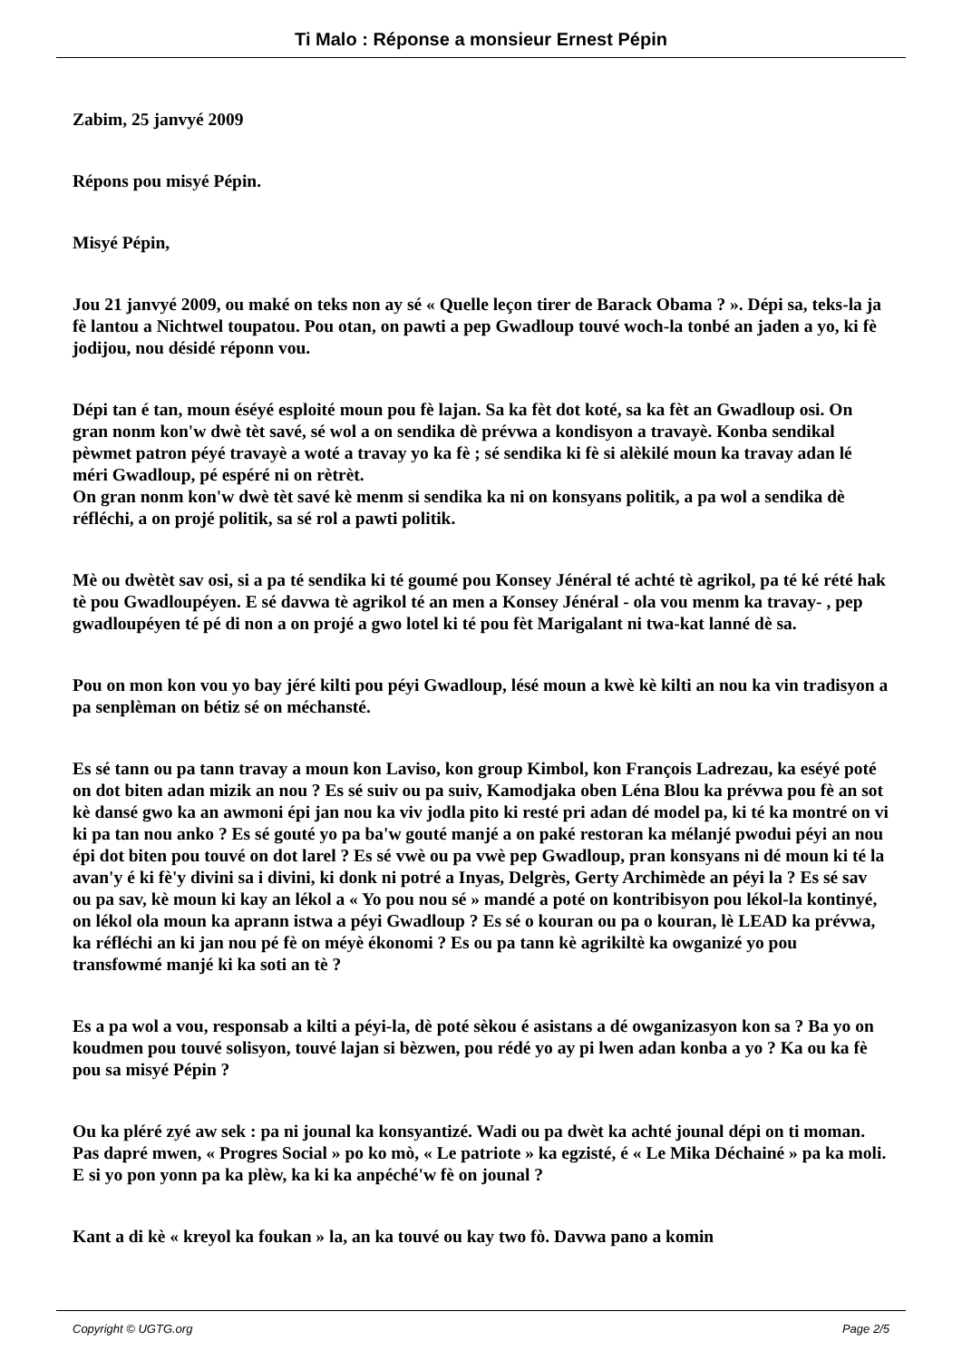Ti Malo : Réponse a monsieur Ernest Pépin
Zabim, 25 janvyé 2009
Répons pou misyé Pépin.
Misyé Pépin,
Jou 21 janvyé 2009, ou maké on teks non ay sé « Quelle leçon tirer de Barack Obama ? ». Dépi sa, teks-la ja fè lantou a Nichtwel toupatou. Pou otan, on pawti a pep Gwadloup touvé woch-la tonbé an jaden a yo, ki fè jodijou, nou désidé réponn vou.
Dépi tan é tan, moun éséyé esploité moun pou fè lajan. Sa ka fèt dot koté, sa ka fèt an Gwadloup osi. On gran nonm kon'w dwè tèt savé, sé wol a on sendika dè prévwa a kondisyon a travayè. Konba sendikal pèwmet patron péyé travayè a woté a travay yo ka fè ; sé sendika ki fè si alèkilé moun ka travay adan lé méri Gwadloup, pé espéré ni on rètrèt.
On gran nonm kon'w dwè tèt savé kè menm si sendika ka ni on konsyans politik, a pa wol a sendika dè réfléchi, a on projé politik, sa sé rol a pawti politik.
Mè ou dwètèt sav osi, si a pa té sendika ki té goumé pou Konsey Jénéral té achté tè agrikol, pa té ké rété hak tè pou Gwadloupéyen. E sé davwa tè agrikol té an men a Konsey Jénéral - ola vou menm ka travay- , pep gwadloupéyen té pé di non a on projé a gwo lotel ki té pou fèt Marigalant ni twa-kat lanné dè sa.
Pou on mon kon vou yo bay jéré kilti pou péyi Gwadloup, lésé moun a kwè kè kilti an nou ka vin tradisyon a pa senplèman on bétiz sé on méchansté.
Es sé tann ou pa tann travay a moun kon Laviso, kon group Kimbol, kon François Ladrezau, ka eséyé poté on dot biten adan mizik an nou ? Es sé suiv ou pa suiv, Kamodjaka oben Léna Blou ka prévwa pou fè an sot kè dansé gwo ka an awmoni épi jan nou ka viv jodla pito ki resté pri adan dé model pa, ki té ka montré on vi ki pa tan nou anko ? Es sé gouté yo pa ba'w gouté manjé a on paké restoran ka mélanjé pwodui péyi an nou épi dot biten pou touvé on dot larel ? Es sé vwè ou pa vwè pep Gwadloup, pran konsyans ni dé moun ki té la avan'y é ki fè'y divini sa i divini, ki donk ni potré a Inyas, Delgrès, Gerty Archimède an péyi la ? Es sé sav ou pa sav, kè moun ki kay an lékol a « Yo pou nou sé » mandé a poté on kontribisyon pou lékol-la kontinyé, on lékol ola moun ka aprann istwa a péyi Gwadloup ? Es sé o kouran ou pa o kouran, lè LEAD ka prévwa, ka réfléchi an ki jan nou pé fè on méyè ékonomi ? Es ou pa tann kè agrikiltè ka owganizé yo pou transfowmé manjé ki ka soti an tè ?
Es a pa wol a vou, responsab a kilti a péyi-la, dè poté sèkou é asistans a dé owganizasyon kon sa ? Ba yo on koudmen pou touvé solisyon, touvé lajan si bèzwen, pou rédé yo ay pi lwen adan konba a yo ? Ka ou ka fè pou sa misyé Pépin ?
Ou ka pléré zyé aw sek : pa ni jounal ka konsyantizé. Wadi ou pa dwèt ka achté jounal dépi on ti moman. Pas dapré mwen, « Progres Social » po ko mò, « Le patriote » ka egzisté, é « Le Mika Déchainé » pa ka moli. E si yo pon yonn pa ka plèw, ka ki ka anpéché'w fè on jounal ?
Kant a di kè « kreyol ka foukan » la, an ka touvé ou kay two fò. Davwa pano a komin
Copyright © UGTG.org Page 2/5